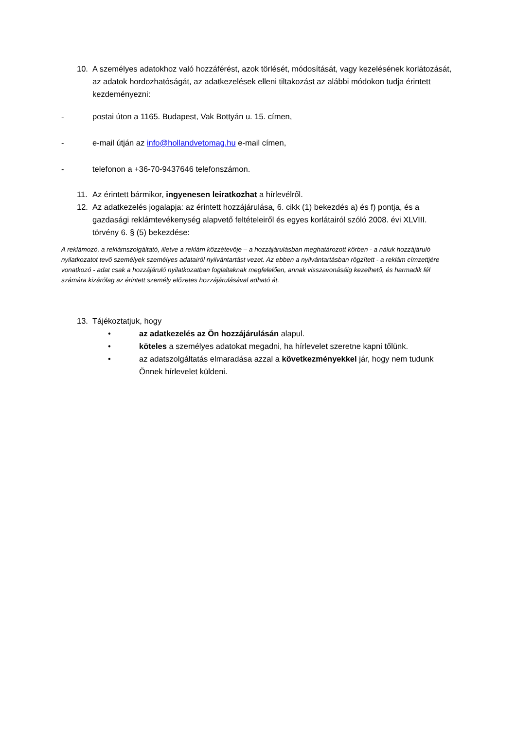10. A személyes adatokhoz való hozzáférést, azok törlését, módosítását, vagy kezelésének korlátozását, az adatok hordozhatóságát, az adatkezelések elleni tiltakozást az alábbi módokon tudja érintett kezdeményezni:
- postai úton a 1165. Budapest, Vak Bottyán u. 15. címen,
- e-mail útján az info@hollandvetomag.hu e-mail címen,
- telefonon a +36-70-9437646 telefonszámon.
11. Az érintett bármikor, ingyenesen leiratkozhat a hírlevélről.
12. Az adatkezelés jogalapja: az érintett hozzájárulása, 6. cikk (1) bekezdés a) és f) pontja, és a gazdasági reklámtevékenység alapvető feltételeiről és egyes korlátairól szóló 2008. évi XLVIII. törvény 6. § (5) bekezdése:
A reklámozó, a reklámszolgáltató, illetve a reklám közzétevője – a hozzájárulásban meghatározott körben - a náluk hozzájáruló nyilatkozatot tevő személyek személyes adatairól nyilvántartást vezet. Az ebben a nyilvántartásban rögzített - a reklám címzettjére vonatkozó - adat csak a hozzájáruló nyilatkozatban foglaltaknak megfelelően, annak visszavonásáig kezelhető, és harmadik fél számára kizárólag az érintett személy előzetes hozzájárulásával adható át.
13. Tájékoztatjuk, hogy
• az adatkezelés az Ön hozzájárulásán alapul.
• köteles a személyes adatokat megadni, ha hírlevelet szeretne kapni tőlünk.
• az adatszolgáltatás elmaradása azzal a következményekkel jár, hogy nem tudunk Önnek hírlevelet küldeni.